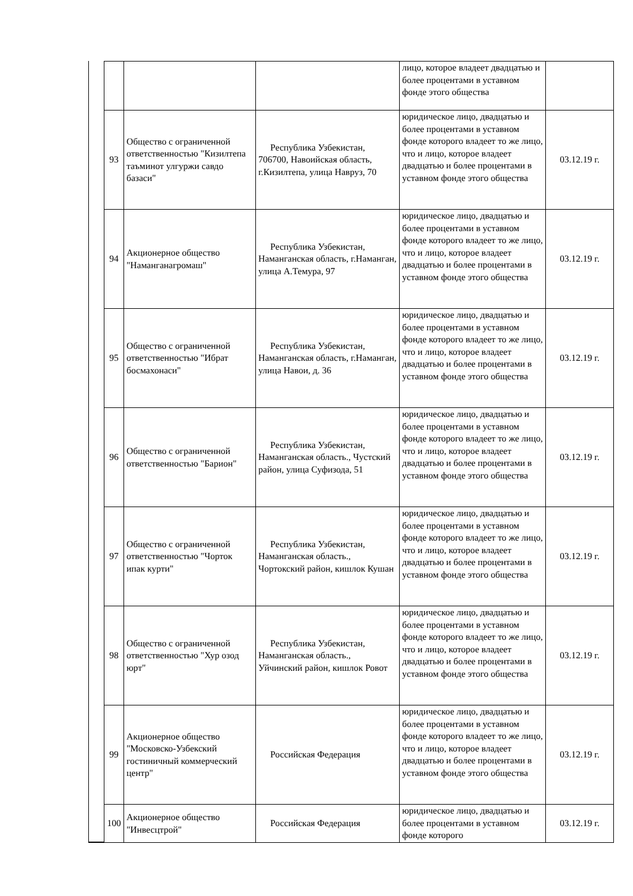| | | | лицо, которое владеет двадцатью и более процентами в уставном фонде этого общества | |
| 93 | Общество с ограниченной ответственностью "Кизилтепа таъминот улгуржи савдо базаси" | Республика Узбекистан, 706700, Навоийская область, г.Кизилтепа, улица Навруз, 70 | юридическое лицо, двадцатью и более процентами в уставном фонде которого владеет то же лицо, что и лицо, которое владеет двадцатью и более процентами в уставном фонде этого общества | 03.12.19 г. |
| 94 | Акционерное общество "Наманганагромаш" | Республика Узбекистан, Наманганская область, г.Наманган, улица А.Темура, 97 | юридическое лицо, двадцатью и более процентами в уставном фонде которого владеет то же лицо, что и лицо, которое владеет двадцатью и более процентами в уставном фонде этого общества | 03.12.19 г. |
| 95 | Общество с ограниченной ответственностью "Ибрат босмахонаси" | Республика Узбекистан, Наманганская область, г.Наманган, улица Навои, д. 36 | юридическое лицо, двадцатью и более процентами в уставном фонде которого владеет то же лицо, что и лицо, которое владеет двадцатью и более процентами в уставном фонде этого общества | 03.12.19 г. |
| 96 | Общество с ограниченной ответственностью "Барион" | Республика Узбекистан, Наманганская область., Чустский район, улица Суфизода, 51 | юридическое лицо, двадцатью и более процентами в уставном фонде которого владеет то же лицо, что и лицо, которое владеет двадцатью и более процентами в уставном фонде этого общества | 03.12.19 г. |
| 97 | Общество с ограниченной ответственностью "Чорток ипак курти" | Республика Узбекистан, Наманганская область., Чортокский район, кишлок Кушан | юридическое лицо, двадцатью и более процентами в уставном фонде которого владеет то же лицо, что и лицо, которое владеет двадцатью и более процентами в уставном фонде этого общества | 03.12.19 г. |
| 98 | Общество с ограниченной ответственностью "Хур озод юрт" | Республика Узбекистан, Наманганская область., Уйчинский район, кишлок Ровот | юридическое лицо, двадцатью и более процентами в уставном фонде которого владеет то же лицо, что и лицо, которое владеет двадцатью и более процентами в уставном фонде этого общества | 03.12.19 г. |
| 99 | Акционерное общество "Московско-Узбекский гостиничный коммерческий центр" | Российская Федерация | юридическое лицо, двадцатью и более процентами в уставном фонде которого владеет то же лицо, что и лицо, которое владеет двадцатью и более процентами в уставном фонде этого общества | 03.12.19 г. |
| 100 | Акционерное общество "Инвесцтрой" | Российская Федерация | юридическое лицо, двадцатью и более процентами в уставном фонде которого | 03.12.19 г. |